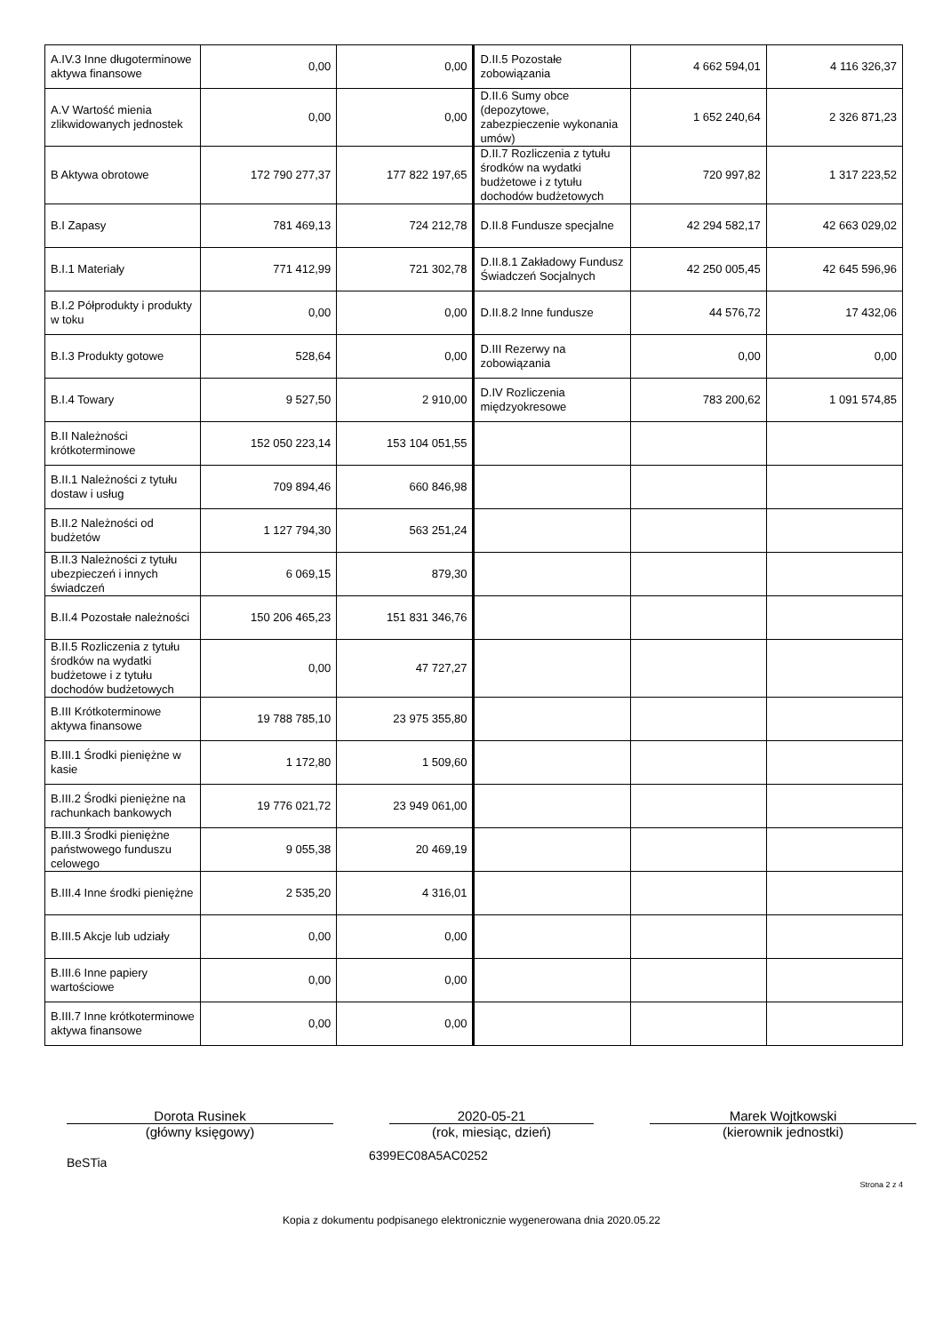| A.IV.3 Inne długoterminowe aktywa finansowe | 0,00 | 0,00 | D.II.5 Pozostałe zobowiązania | 4 662 594,01 | 4 116 326,37 |
| A.V Wartość mienia zlikwidowanych jednostek | 0,00 | 0,00 | D.II.6 Sumy obce (depozytowe, zabezpieczenie wykonania umów) | 1 652 240,64 | 2 326 871,23 |
| B Aktywa obrotowe | 172 790 277,37 | 177 822 197,65 | D.II.7 Rozliczenia z tytułu środków na wydatki budżetowe i z tytułu dochodów budżetowych | 720 997,82 | 1 317 223,52 |
| B.I Zapasy | 781 469,13 | 724 212,78 | D.II.8 Fundusze specjalne | 42 294 582,17 | 42 663 029,02 |
| B.I.1 Materiały | 771 412,99 | 721 302,78 | D.II.8.1 Zakładowy Fundusz Świadczeń Socjalnych | 42 250 005,45 | 42 645 596,96 |
| B.I.2 Półprodukty i produkty w toku | 0,00 | 0,00 | D.II.8.2 Inne fundusze | 44 576,72 | 17 432,06 |
| B.I.3 Produkty gotowe | 528,64 | 0,00 | D.III Rezerwy na zobowiązania | 0,00 | 0,00 |
| B.I.4 Towary | 9 527,50 | 2 910,00 | D.IV Rozliczenia międzyokresowe | 783 200,62 | 1 091 574,85 |
| B.II Należności krótkoterminowe | 152 050 223,14 | 153 104 051,55 | | | |
| B.II.1 Należności z tytułu dostaw i usług | 709 894,46 | 660 846,98 | | | |
| B.II.2 Należności od budżetów | 1 127 794,30 | 563 251,24 | | | |
| B.II.3 Należności z tytułu ubezpieczeń i innych świadczeń | 6 069,15 | 879,30 | | | |
| B.II.4 Pozostałe należności | 150 206 465,23 | 151 831 346,76 | | | |
| B.II.5 Rozliczenia z tytułu środków na wydatki budżetowe i z tytułu dochodów budżetowych | 0,00 | 47 727,27 | | | |
| B.III Krótkoterminowe aktywa finansowe | 19 788 785,10 | 23 975 355,80 | | | |
| B.III.1 Środki pieniężne w kasie | 1 172,80 | 1 509,60 | | | |
| B.III.2 Środki pieniężne na rachunkach bankowych | 19 776 021,72 | 23 949 061,00 | | | |
| B.III.3 Środki pieniężne państwowego funduszu celowego | 9 055,38 | 20 469,19 | | | |
| B.III.4 Inne środki pieniężne | 2 535,20 | 4 316,01 | | | |
| B.III.5 Akcje lub udziały | 0,00 | 0,00 | | | |
| B.III.6 Inne papiery wartościowe | 0,00 | 0,00 | | | |
| B.III.7 Inne krótkoterminowe aktywa finansowe | 0,00 | 0,00 | | | |
Dorota Rusinek
(główny księgowy)
2020-05-21
(rok, miesiąc, dzień)
Marek Wojtkowski
(kierownik jednostki)
BeSTia 6399EC08A5AC0252
Strona 2 z 4
Kopia z dokumentu podpisanego elektronicznie wygenerowana dnia 2020.05.22